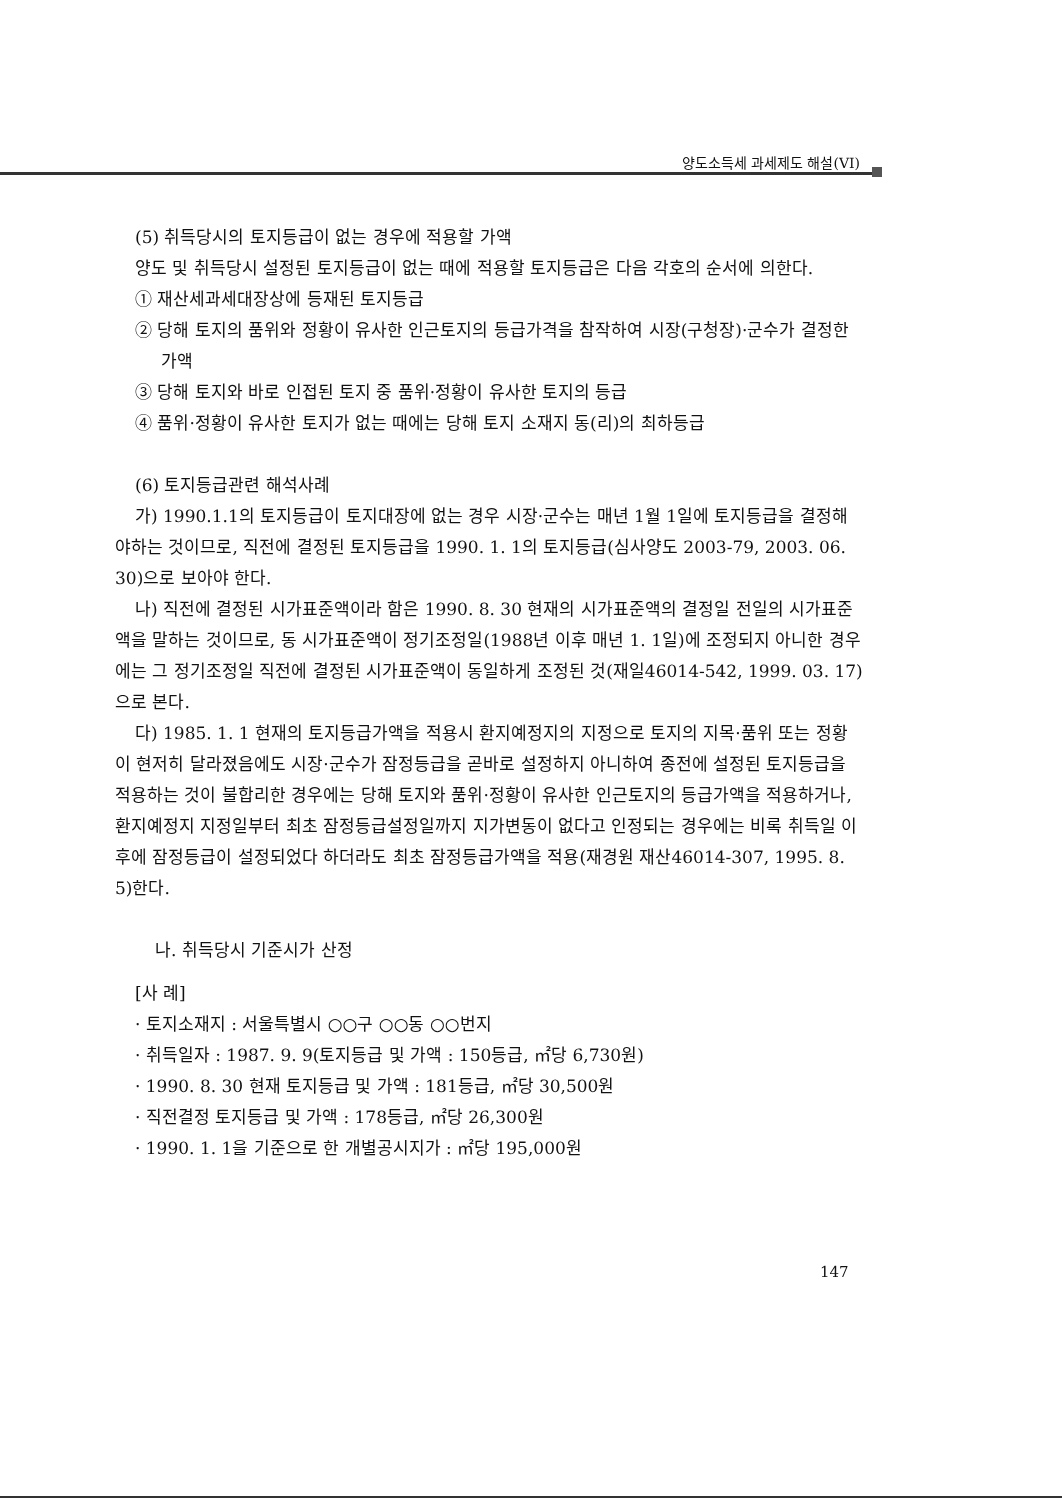양도소득세 과세제도 해설(VI)
(5) 취득당시의 토지등급이 없는 경우에 적용할 가액
양도 및 취득당시 설정된 토지등급이 없는 때에 적용할 토지등급은 다음 각호의 순서에 의한다.
① 재산세과세대장상에 등재된 토지등급
② 당해 토지의 품위와 정황이 유사한 인근토지의 등급가격을 참작하여 시장(구청장)·군수가 결정한 가액
③ 당해 토지와 바로 인접된 토지 중 품위·정황이 유사한 토지의 등급
④ 품위·정황이 유사한 토지가 없는 때에는 당해 토지 소재지 동(리)의 최하등급
(6) 토지등급관련 해석사례
가) 1990.1.1의 토지등급이 토지대장에 없는 경우 시장·군수는 매년 1월 1일에 토지등급을 결정해야하는 것이므로, 직전에 결정된 토지등급을 1990. 1. 1의 토지등급(심사양도 2003-79, 2003. 06. 30)으로 보아야 한다.
나) 직전에 결정된 시가표준액이라 함은 1990. 8. 30 현재의 시가표준액의 결정일 전일의 시가표준액을 말하는 것이므로, 동 시가표준액이 정기조정일(1988년 이후 매년 1. 1일)에 조정되지 아니한 경우에는 그 정기조정일 직전에 결정된 시가표준액이 동일하게 조정된 것(재일46014-542, 1999. 03. 17)으로 본다.
다) 1985. 1. 1 현재의 토지등급가액을 적용시 환지예정지의 지정으로 토지의 지목·품위 또는 정황이 현저히 달라졌음에도 시장·군수가 잠정등급을 곧바로 설정하지 아니하여 종전에 설정된 토지등급을 적용하는 것이 불합리한 경우에는 당해 토지와 품위·정황이 유사한 인근토지의 등급가액을 적용하거나, 환지예정지 지정일부터 최초 잠정등급설정일까지 지가변동이 없다고 인정되는 경우에는 비록 취득일 이후에 잠정등급이 설정되었다 하더라도 최초 잠정등급가액을 적용(재경원 재산46014-307, 1995. 8. 5)한다.
나. 취득당시 기준시가 산정
[사 례]
· 토지소재지 : 서울특별시 ○○구 ○○동 ○○번지
· 취득일자 : 1987. 9. 9(토지등급 및 가액 : 150등급, ㎡당 6,730원)
· 1990. 8. 30 현재 토지등급 및 가액 : 181등급, ㎡당 30,500원
· 직전결정 토지등급 및 가액 : 178등급, ㎡당 26,300원
· 1990. 1. 1을 기준으로 한 개별공시지가 : ㎡당 195,000원
147